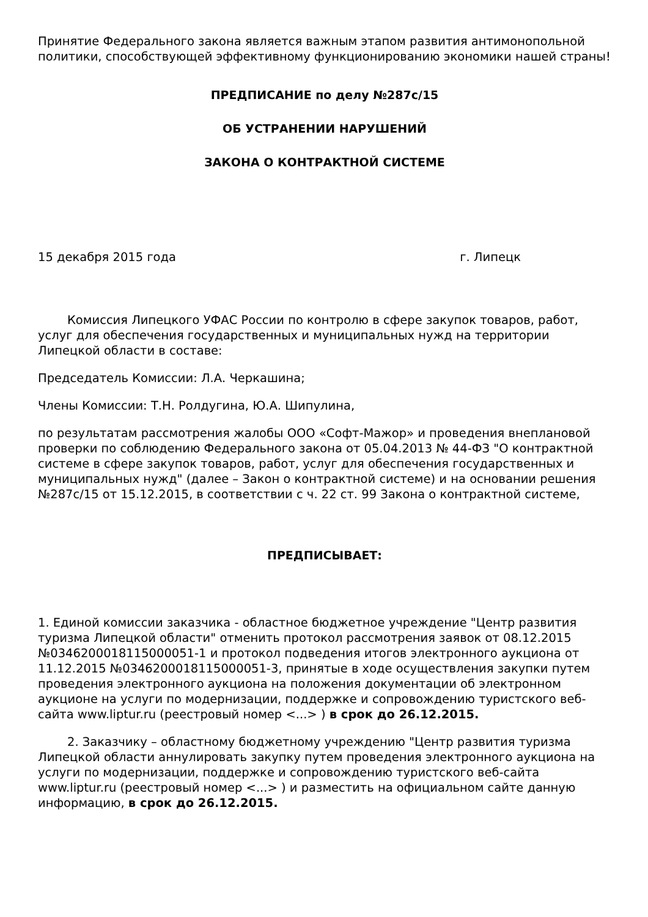Принятие Федерального закона является важным этапом развития антимонопольной политики, способствующей эффективному функционированию экономики нашей страны!
ПРЕДПИСАНИЕ по делу №287с/15
ОБ УСТРАНЕНИИ НАРУШЕНИЙ
ЗАКОНА О КОНТРАКТНОЙ СИСТЕМЕ
15 декабря 2015 года г. Липецк
Комиссия Липецкого УФАС России по контролю в сфере закупок товаров, работ, услуг для обеспечения государственных и муниципальных нужд на территории Липецкой области в составе:
Председатель Комиссии: Л.А. Черкашина;
Члены Комиссии: Т.Н. Ролдугина, Ю.А. Шипулина,
по результатам рассмотрения жалобы ООО «Софт-Мажор» и проведения внеплановой проверки по соблюдению Федерального закона от 05.04.2013 № 44-ФЗ "О контрактной системе в сфере закупок товаров, работ, услуг для обеспечения государственных и муниципальных нужд" (далее – Закон о контрактной системе) и на основании решения №287с/15 от 15.12.2015, в соответствии с ч. 22 ст. 99 Закона о контрактной системе,
ПРЕДПИСЫВАЕТ:
1. Единой комиссии заказчика - областное бюджетное учреждение "Центр развития туризма Липецкой области" отменить протокол рассмотрения заявок от 08.12.2015 №0346200018115000051-1 и протокол подведения итогов электронного аукциона от 11.12.2015 №0346200018115000051-3, принятые в ходе осуществления закупки путем проведения электронного аукциона на положения документации об электронном аукционе на услуги по модернизации, поддержке и сопровождению туристского веб-сайта www.liptur.ru (реестровый номер <...> ) в срок до 26.12.2015.
2. Заказчику – областному бюджетному учреждению "Центр развития туризма Липецкой области аннулировать закупку путем проведения электронного аукциона на услуги по модернизации, поддержке и сопровождению туристского веб-сайта www.liptur.ru (реестровый номер <...> ) и разместить на официальном сайте данную информацию, в срок до 26.12.2015.